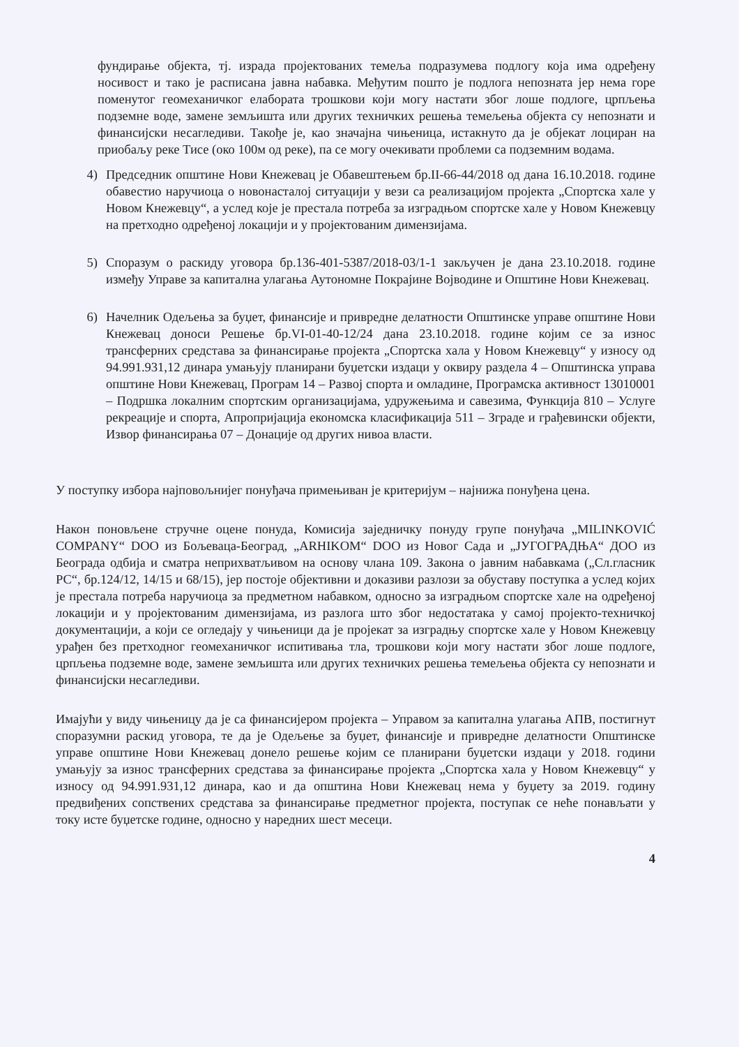фундирање објекта, тј. израда пројектованих темеља подразумева подлогу која има одређену носивост и тако је расписана јавна набавка. Међутим пошто је подлога непозната јер нема горе поменутог геомеханичког елабората трошкови који могу настати због лоше подлоге, црпљења подземне воде, замене земљишта или других техничких решења темељења објекта су непознати и финансијски несагледиви. Такође је, као значајна чињеница, истакнуто да је објекат лоциран на приобаљу реке Тисе (око 100м од реке), па се могу очекивати проблеми са подземним водама.
4) Председник општине Нови Кнежевац је Обавештењем бр.II-66-44/2018 од дана 16.10.2018. године обавестио наручиоца о новонасталој ситуацији у вези са реализацијом пројекта „Спортска хале у Новом Кнежевцу“, а услед које је престала потреба за изградњом спортске хале у Новом Кнежевцу на претходно одређеној локацији и у пројектованим димензијама.
5) Споразум о раскиду уговора бр.136-401-5387/2018-03/1-1 закључен је дана 23.10.2018. године између Управе за капитална улагања Аутономне Покрајине Војводине и Општине Нови Кнежевац.
6) Начелник Одељења за буџет, финансије и привредне делатности Општинске управе општине Нови Кнежевац доноси Решење бр.VI-01-40-12/24 дана 23.10.2018. године којим се за износ трансферних средстава за финансирање пројекта „Спортска хала у Новом Кнежевцу“ у износу од 94.991.931,12 динара умањују планирани буџетски издаци у оквиру раздела 4 – Општинска управа општине Нови Кнежевац, Програм 14 – Развој спорта и омладине, Програмска активност 13010001 – Подршка локалним спортским организацијама, удружењима и савезима, Функција 810 – Услуге рекреације и спорта, Апропријација економска класификација 511 – Зграде и грађевински објекти, Извор финансирања 07 – Донације од других нивоа власти.
У поступку избора најповољнијег понуђача примењиван је критеријум – најнижа понуђена цена.
Након поновљене стручне оцене понуда, Комисија заједничку понуду групе понуђача „MILINKOVIĆ COMPANY“ DOO из Бољеваца-Београд, „ARHIKOM“ DOO из Новог Сада и „ЈУГОГРАДЊА“ ДОО из Београда одбија и сматра неприхватљивом на основу члана 109. Закона о јавним набавкама („Сл.гласник РС“, бр.124/12, 14/15 и 68/15), јер постоје објективни и доказиви разлози за обуставу поступка а услед којих је престала потреба наручиоца за предметном набавком, односно за изградњом спортске хале на одређеној локацији и у пројектованим димензијама, из разлога што због недостатака у самој пројекто-техничкој документацији, а који се огледају у чињеници да је пројекат за изградњу спортске хале у Новом Кнежевцу урађен без претходног геомеханичког испитивања тла, трошкови који могу настати због лоше подлоге, црпљења подземне воде, замене земљишта или других техничких решења темељења објекта су непознати и финансијски несагледиви.
Имајући у виду чињеницу да је са финансијером пројекта – Управом за капитална улагања АПВ, постигнут споразумни раскид уговора, те да је Одељење за буџет, финансије и привредне делатности Општинске управе општине Нови Кнежевац донело решење којим се планирани буџетски издаци у 2018. години умањују за износ трансферних средстава за финансирање пројекта „Спортска хала у Новом Кнежевцу“ у износу од 94.991.931,12 динара, као и да општина Нови Кнежевац нема у буџету за 2019. годину предвиђених сопствених средстава за финансирање предметног пројекта, поступак се неће понављати у току исте буџетске године, односно у наредних шест месеци.
4